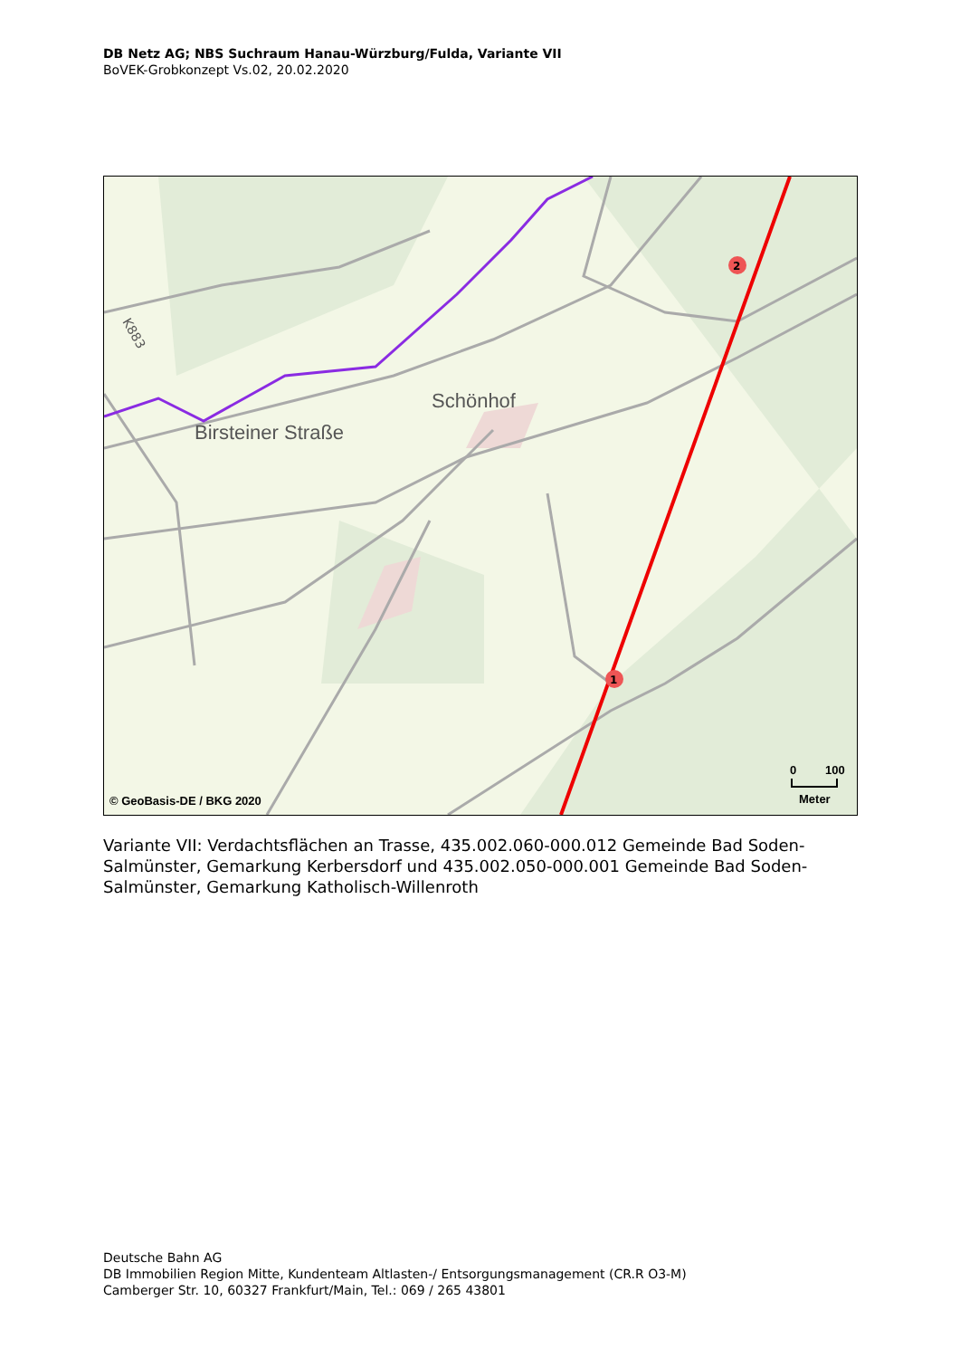DB Netz AG; NBS Suchraum Hanau-Würzburg/Fulda, Variante VII
BoVEK-Grobkonzept Vs.02, 20.02.2020
2
1
Birsteiner Straße
Schönhof
K883
© GeoBasis-DE / BKG 2020
0
100
Meter
Variante VII: Verdachtsflächen an Trasse, 435.002.060-000.012 Gemeinde Bad Soden-Salmünster, Gemarkung Kerbersdorf und 435.002.050-000.001 Gemeinde Bad Soden-Salmünster, Gemarkung Katholisch-Willenroth
Deutsche Bahn AG
DB Immobilien Region Mitte, Kundenteam Altlasten-/ Entsorgungsmanagement (CR.R O3-M)
Camberger Str. 10, 60327 Frankfurt/Main, Tel.: 069 / 265 43801